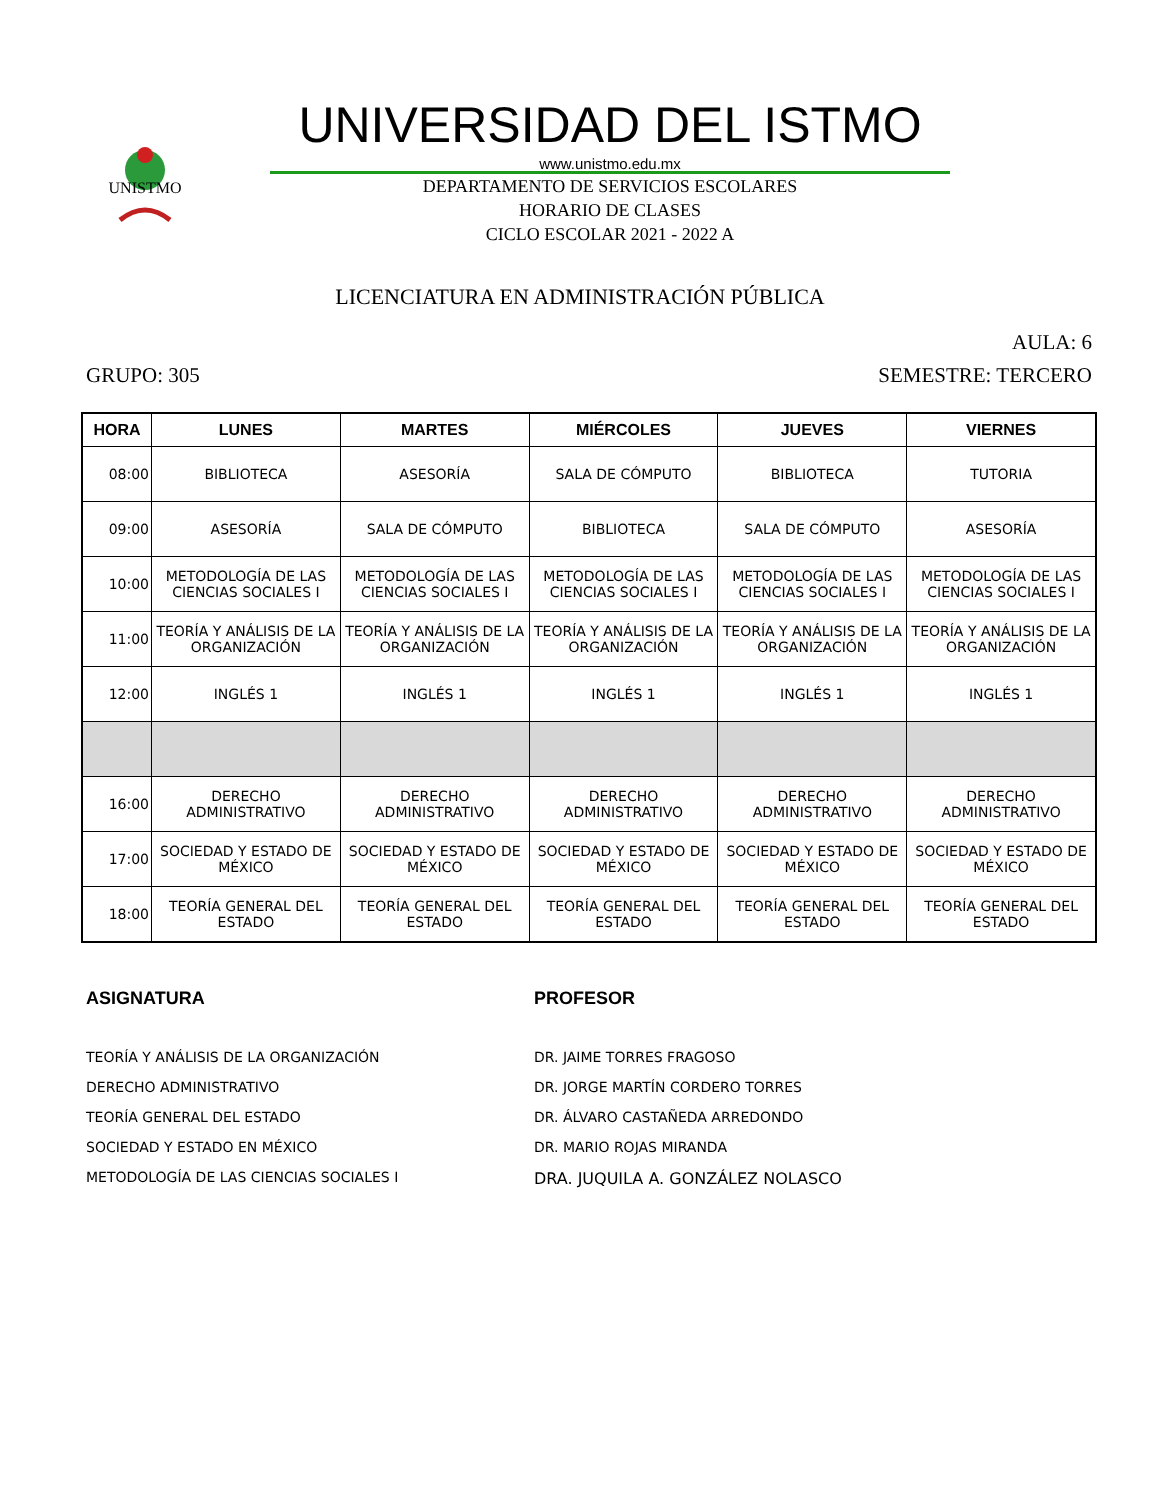UNISTMO
UNIVERSIDAD DEL ISTMO
www.unistmo.edu.mx
DEPARTAMENTO DE SERVICIOS ESCOLARES
HORARIO DE CLASES
CICLO ESCOLAR 2021 - 2022 A
LICENCIATURA EN ADMINISTRACIÓN PÚBLICA
AULA: 6
GRUPO: 305 SEMESTRE: TERCERO
| HORA | LUNES | MARTES | MIÉRCOLES | JUEVES | VIERNES |
| --- | --- | --- | --- | --- | --- |
| 08:00 | BIBLIOTECA | ASESORÍA | SALA DE CÓMPUTO | BIBLIOTECA | TUTORIA |
| 09:00 | ASESORÍA | SALA DE CÓMPUTO | BIBLIOTECA | SALA DE CÓMPUTO | ASESORÍA |
| 10:00 | METODOLOGÍA DE LAS CIENCIAS SOCIALES I | METODOLOGÍA DE LAS CIENCIAS SOCIALES I | METODOLOGÍA DE LAS CIENCIAS SOCIALES I | METODOLOGÍA DE LAS CIENCIAS SOCIALES I | METODOLOGÍA DE LAS CIENCIAS SOCIALES I |
| 11:00 | TEORÍA Y ANÁLISIS DE LA ORGANIZACIÓN | TEORÍA Y ANÁLISIS DE LA ORGANIZACIÓN | TEORÍA Y ANÁLISIS DE LA ORGANIZACIÓN | TEORÍA Y ANÁLISIS DE LA ORGANIZACIÓN | TEORÍA Y ANÁLISIS DE LA ORGANIZACIÓN |
| 12:00 | INGLÉS 1 | INGLÉS 1 | INGLÉS 1 | INGLÉS 1 | INGLÉS 1 |
| 16:00 | DERECHO ADMINISTRATIVO | DERECHO ADMINISTRATIVO | DERECHO ADMINISTRATIVO | DERECHO ADMINISTRATIVO | DERECHO ADMINISTRATIVO |
| 17:00 | SOCIEDAD Y ESTADO DE MÉXICO | SOCIEDAD Y ESTADO DE MÉXICO | SOCIEDAD Y ESTADO DE MÉXICO | SOCIEDAD Y ESTADO DE MÉXICO | SOCIEDAD Y ESTADO DE MÉXICO |
| 18:00 | TEORÍA GENERAL DEL ESTADO | TEORÍA GENERAL DEL ESTADO | TEORÍA GENERAL DEL ESTADO | TEORÍA GENERAL DEL ESTADO | TEORÍA GENERAL DEL ESTADO |
ASIGNATURA
TEORÍA Y ANÁLISIS DE LA ORGANIZACIÓN
DERECHO ADMINISTRATIVO
TEORÍA GENERAL DEL ESTADO
SOCIEDAD Y ESTADO EN MÉXICO
METODOLOGÍA DE LAS CIENCIAS SOCIALES I
PROFESOR
DR. JAIME TORRES FRAGOSO
DR. JORGE MARTÍN CORDERO TORRES
DR. ÁLVARO CASTAÑEDA ARREDONDO
DR. MARIO ROJAS MIRANDA
DRA. JUQUILA A. GONZÁLEZ NOLASCO